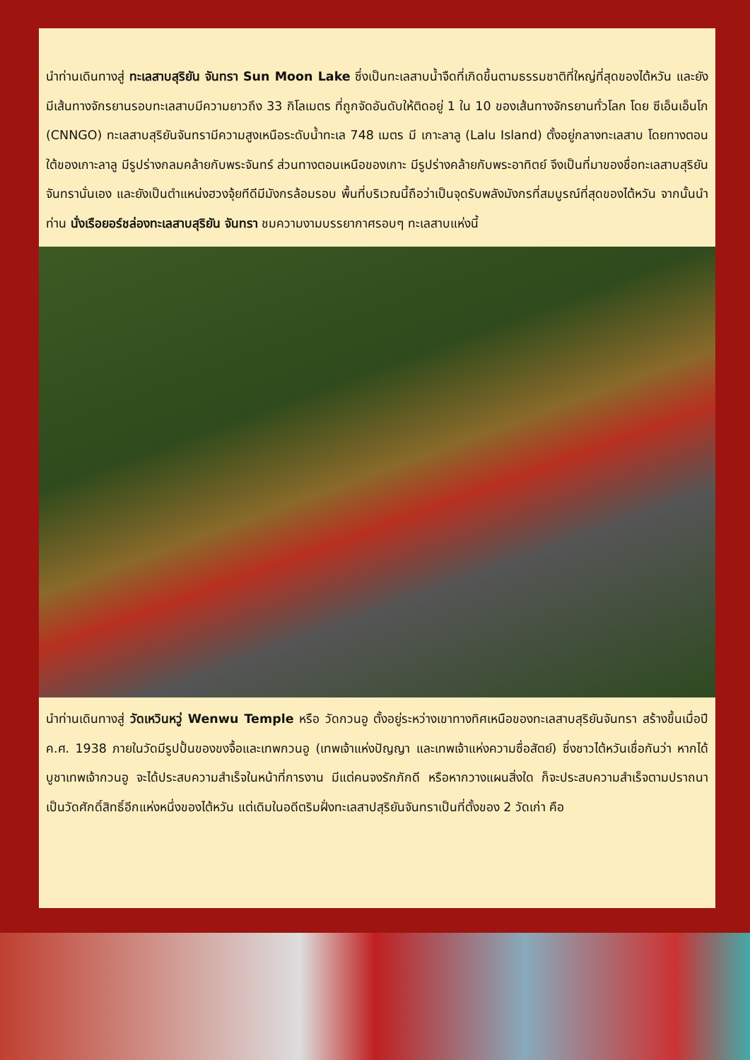นำท่านเดินทางสู่ ทะเลสาบสุริยัน จันทรา Sun Moon Lake ซึ่งเป็นทะเลสาบน้ำจืดที่เกิดขึ้นตามธรรมชาติที่ใหญ่ที่สุดของไต้หวัน และยังมีเส้นทางจักรยานรอบทะเลสาบมีความยาวถึง 33 กิโลเมตร ที่ถูกจัดอันดับให้ติดอยู่ 1 ใน 10 ของเส้นทางจักรยานทั่วโลก โดย ซีเอ็นเอ็นโก (CNNGO) ทะเลสาบสุริยันจันทรามีความสูงเหนือระดับน้ำทะเล 748 เมตร มี เกาะลาลู (Lalu Island) ตั้งอยู่กลางทะเลสาบ โดยทางตอนใต้ของเกาะลาลู มีรูปร่างกลมคล้ายกับพระจันทร์ ส่วนทางตอนเหนือของเกาะ มีรูปร่างคล้ายกับพระอาทิตย์ จึงเป็นที่มาของชื่อทะเลสาบสุริยันจันทรานั่นเอง และยังเป็นตำแหน่งฮวงจุ้ยทีดีมีมังกรล้อมรอบ พื้นที่บริเวณนี้ถือว่าเป็นจุดรับพลังมังกรที่สมบูรณ์ที่สุดของไต้หวัน จากนั้นนำท่าน นั่งเรือยอร์ชล่องทะเลสาบสุริยัน จันทรา ชมความงามบรรยากาศรอบๆ ทะเลสาบแห่งนี้
นำท่านเดินทางสู่ วัดเหวินหวู่ Wenwu Temple หรือ วัดกวนอู ตั้งอยู่ระหว่างเขาทางทิศเหนือของทะเลสาบสุริยันจันทรา สร้างขึ้นเมื่อปี ค.ศ. 1938 ภายในวัดมีรูปปั้นของขงจื้อและเทพกวนอู (เทพเจ้าแห่งปัญญา และเทพเจ้าแห่งความซื่อสัตย์) ซึ่งชาวไต้หวันเชื่อกันว่า หากได้บูชาเทพเจ้ากวนอู จะได้ประสบความสำเร็จในหน้าที่การงาน มีแต่คนจงรักภักดี หรือหากวางแผนสิ่งใด ก็จะประสบความสำเร็จตามปราถนา เป็นวัดศักดิ์สิทธิ์อีกแห่งหนึ่งของไต้หวัน แต่เดิมในอดีตริมฝั่งทะเลสาปสุริยันจันทราเป็นที่ตั้งของ 2 วัดเก่า คือ